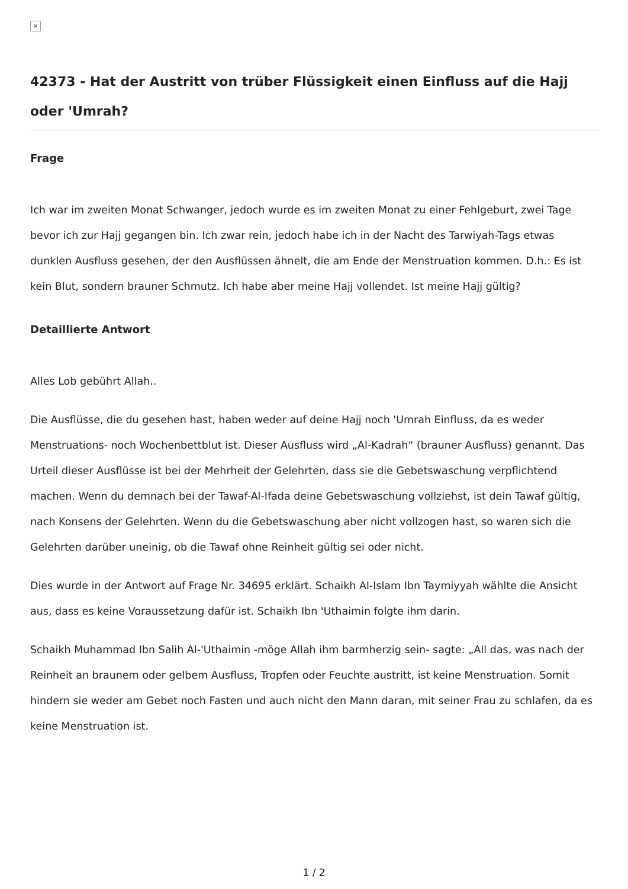×
42373 - Hat der Austritt von trüber Flüssigkeit einen Einfluss auf die Hajj oder 'Umrah?
Frage
Ich war im zweiten Monat Schwanger, jedoch wurde es im zweiten Monat zu einer Fehlgeburt, zwei Tage bevor ich zur Hajj gegangen bin. Ich zwar rein, jedoch habe ich in der Nacht des Tarwiyah-Tags etwas dunklen Ausfluss gesehen, der den Ausflüssen ähnelt, die am Ende der Menstruation kommen. D.h.: Es ist kein Blut, sondern brauner Schmutz. Ich habe aber meine Hajj vollendet. Ist meine Hajj gültig?
Detaillierte Antwort
Alles Lob gebührt Allah..
Die Ausflüsse, die du gesehen hast, haben weder auf deine Hajj noch 'Umrah Einfluss, da es weder Menstruations- noch Wochenbettblut ist. Dieser Ausfluss wird „Al-Kadrah“ (brauner Ausfluss) genannt. Das Urteil dieser Ausflüsse ist bei der Mehrheit der Gelehrten, dass sie die Gebetswaschung verpflichtend machen. Wenn du demnach bei der Tawaf-Al-Ifada deine Gebetswaschung vollziehst, ist dein Tawaf gültig, nach Konsens der Gelehrten. Wenn du die Gebetswaschung aber nicht vollzogen hast, so waren sich die Gelehrten darüber uneinig, ob die Tawaf ohne Reinheit gültig sei oder nicht.
Dies wurde in der Antwort auf Frage Nr. 34695 erklärt. Schaikh Al-Islam Ibn Taymiyyah wählte die Ansicht aus, dass es keine Voraussetzung dafür ist. Schaikh Ibn 'Uthaimin folgte ihm darin.
Schaikh Muhammad Ibn Salih Al-'Uthaimin -möge Allah ihm barmherzig sein- sagte: „All das, was nach der Reinheit an braunem oder gelbem Ausfluss, Tropfen oder Feuchte austritt, ist keine Menstruation. Somit hindern sie weder am Gebet noch Fasten und auch nicht den Mann daran, mit seiner Frau zu schlafen, da es keine Menstruation ist.
1 / 2